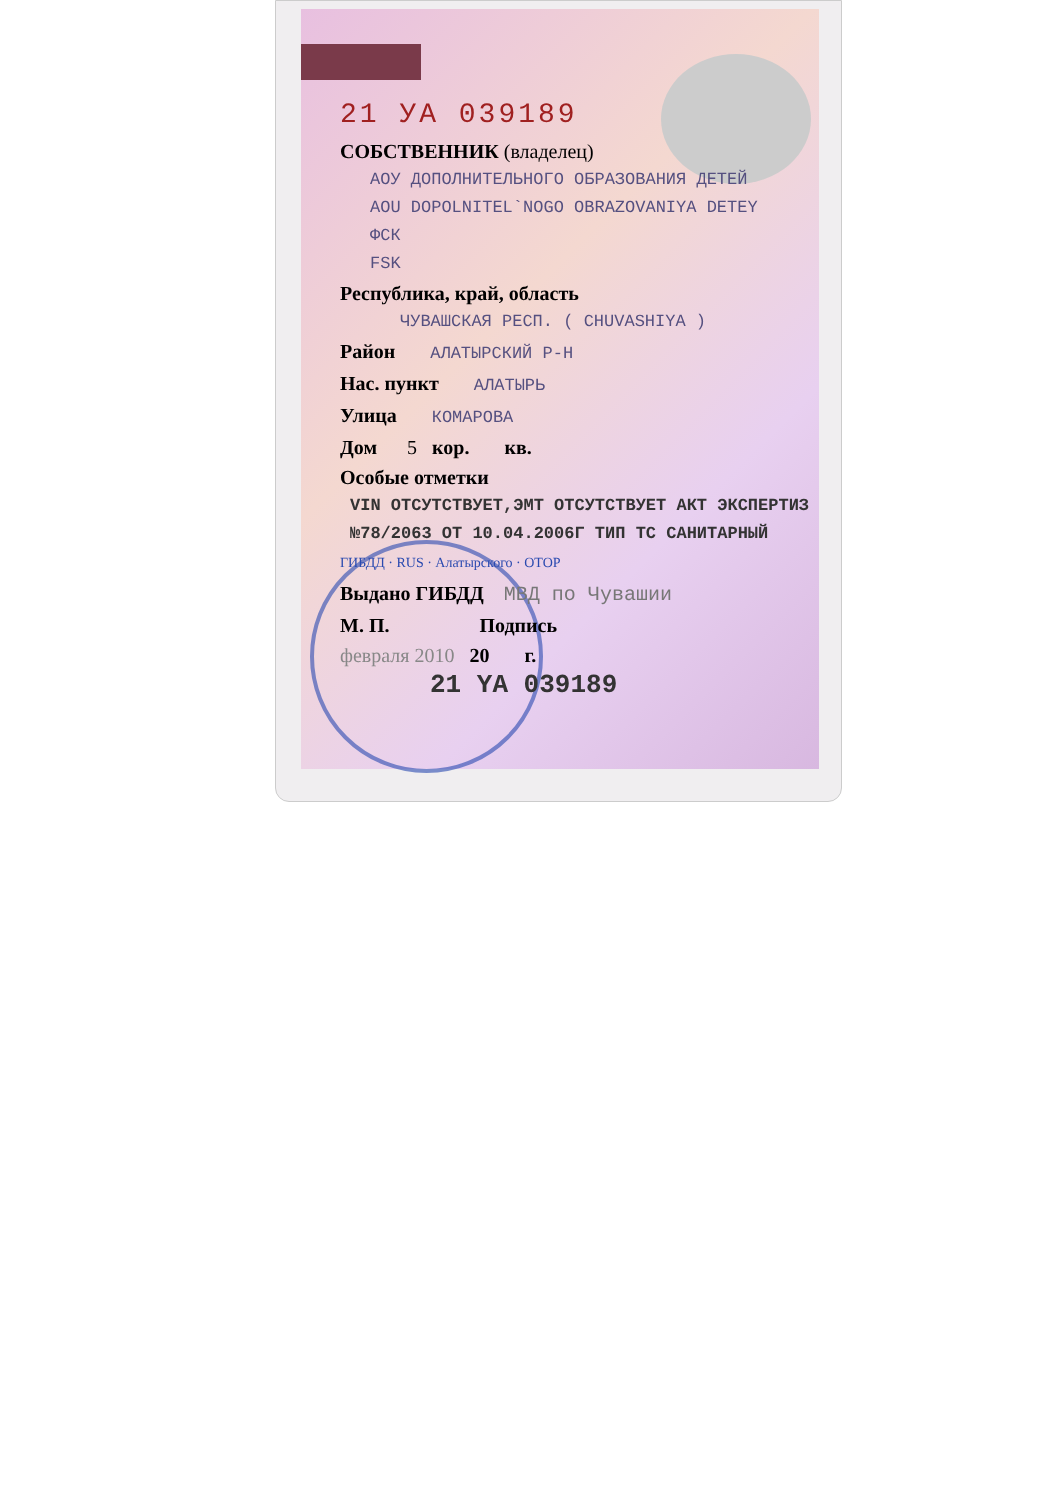21 УА 039189
СОБСТВЕННИК (владелец)
АОУ ДОПОЛНИТЕЛЬНОГО ОБРАЗОВАНИЯ ДЕТЕЙ
AOU DOPOLNITEL`NOGO OBRAZOVANIYA DETEY
ФСК
FSK
Республика, край, область
ЧУВАШСКАЯ РЕСП. ( CHUVASHIYA )
Район АЛАТЫРСКИЙ Р-Н
Нас. пункт АЛАТЫРЬ
Улица КОМАРОВА
Дом 5 кор. кв.
Особые отметки
VIN ОТСУТСТВУЕТ,ЭМТ ОТСУТСТВУЕТ АКТ ЭКСПЕРТИЗ
№78/2063 ОТ 10.04.2006Г ТИП ТС САНИТАРНЫЙ
ГИБДД · RUS · Алатырского · ОТОР
Выдано ГИБДД МВД по Чувашии
М. П. Подпись
февраля 2010 20 г.
21 YA 039189